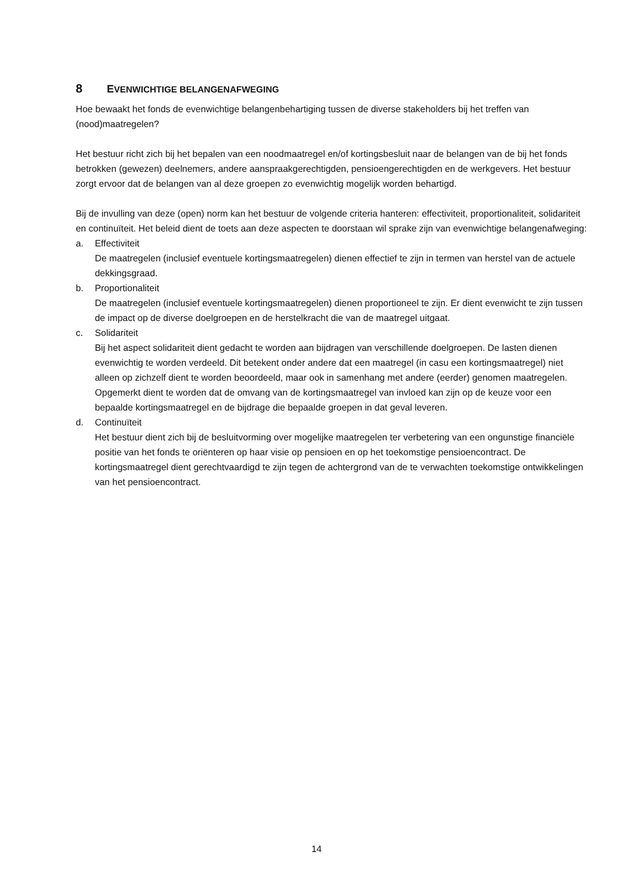8 EVENWICHTIGE BELANGENAFWEGING
Hoe bewaakt het fonds de evenwichtige belangenbehartiging tussen de diverse stakeholders bij het treffen van (nood)maatregelen?
Het bestuur richt zich bij het bepalen van een noodmaatregel en/of kortingsbesluit naar de belangen van de bij het fonds betrokken (gewezen) deelnemers, andere aanspraakgerechtigden, pensioengerechtigden en de werkgevers. Het bestuur zorgt ervoor dat de belangen van al deze groepen zo evenwichtig mogelijk worden behartigd.
Bij de invulling van deze (open) norm kan het bestuur de volgende criteria hanteren: effectiviteit, proportionaliteit, solidariteit en continuïteit. Het beleid dient de toets aan deze aspecten te doorstaan wil sprake zijn van evenwichtige belangenafweging:
a. Effectiviteit
De maatregelen (inclusief eventuele kortingsmaatregelen) dienen effectief te zijn in termen van herstel van de actuele dekkingsgraad.
b. Proportionaliteit
De maatregelen (inclusief eventuele kortingsmaatregelen) dienen proportioneel te zijn. Er dient evenwicht te zijn tussen de impact op de diverse doelgroepen en de herstelkracht die van de maatregel uitgaat.
c. Solidariteit
Bij het aspect solidariteit dient gedacht te worden aan bijdragen van verschillende doelgroepen. De lasten dienen evenwichtig te worden verdeeld. Dit betekent onder andere dat een maatregel (in casu een kortingsmaatregel) niet alleen op zichzelf dient te worden beoordeeld, maar ook in samenhang met andere (eerder) genomen maatregelen. Opgemerkt dient te worden dat de omvang van de kortingsmaatregel van invloed kan zijn op de keuze voor een bepaalde kortingsmaatregel en de bijdrage die bepaalde groepen in dat geval leveren.
d. Continuïteit
Het bestuur dient zich bij de besluitvorming over mogelijke maatregelen ter verbetering van een ongunstige financiële positie van het fonds te oriënteren op haar visie op pensioen en op het toekomstige pensioencontract. De kortingsmaatregel dient gerechtvaardigd te zijn tegen de achtergrond van de te verwachten toekomstige ontwikkelingen van het pensioencontract.
14